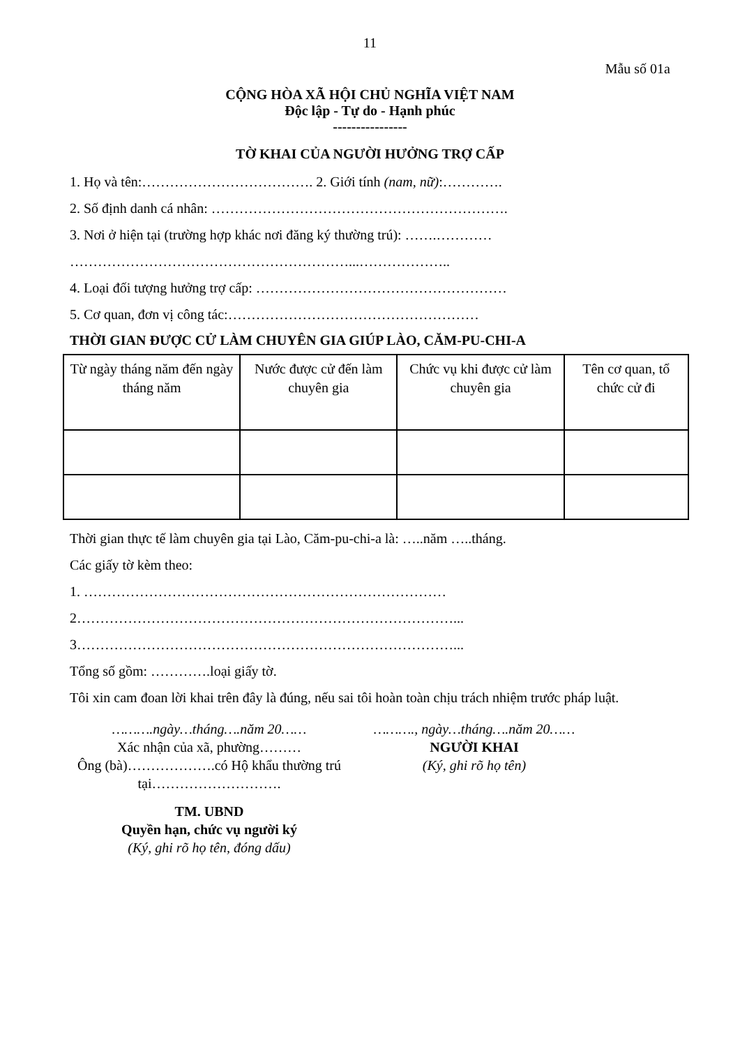11
Mẫu số 01a
CỘNG HÒA XÃ HỘI CHỦ NGHĨA VIỆT NAM
Độc lập - Tự do - Hạnh phúc
----------------
TỜ KHAI CỦA NGƯỜI HƯỞNG TRỢ CẤP
1. Họ và tên:………………………………. 2. Giới tính (nam, nữ):………….
2. Số định danh cá nhân: ……………………………………………………….
3. Nơi ở hiện tại (trường hợp khác nơi đăng ký thường trú): …….…………
……………………………………………………...………………..
4. Loại đối tượng hưởng trợ cấp: ………………………………………………
5. Cơ quan, đơn vị công tác:………………………………………………
THỜI GIAN ĐƯỢC CỬ LÀM CHUYÊN GIA GIÚP LÀO, CĂM-PU-CHI-A
| Từ ngày tháng năm đến ngày tháng năm | Nước được cử đến làm chuyên gia | Chức vụ khi được cử làm chuyên gia | Tên cơ quan, tổ chức cử đi |
Thời gian thực tế làm chuyên gia tại Lào, Căm-pu-chi-a là: …..năm …..tháng.
Các giấy tờ kèm theo:
1. ……………………………………………………………………
2………………………………………………………………………...
3………………………………………………………………………...
Tổng số gồm: ………….loại giấy tờ.
Tôi xin cam đoan lời khai trên đây là đúng, nếu sai tôi hoàn toàn chịu trách nhiệm trước pháp luật.
……….ngày…tháng….năm 20……
Xác nhận của xã, phường………
Ông (bà)……………….có Hộ khẩu thường trú tại……………………….
TM. UBND
Quyền hạn, chức vụ người ký
(Ký, ghi rõ họ tên, đóng dấu)
………., ngày…tháng….năm 20……
NGƯỜI KHAI
(Ký, ghi rõ họ tên)